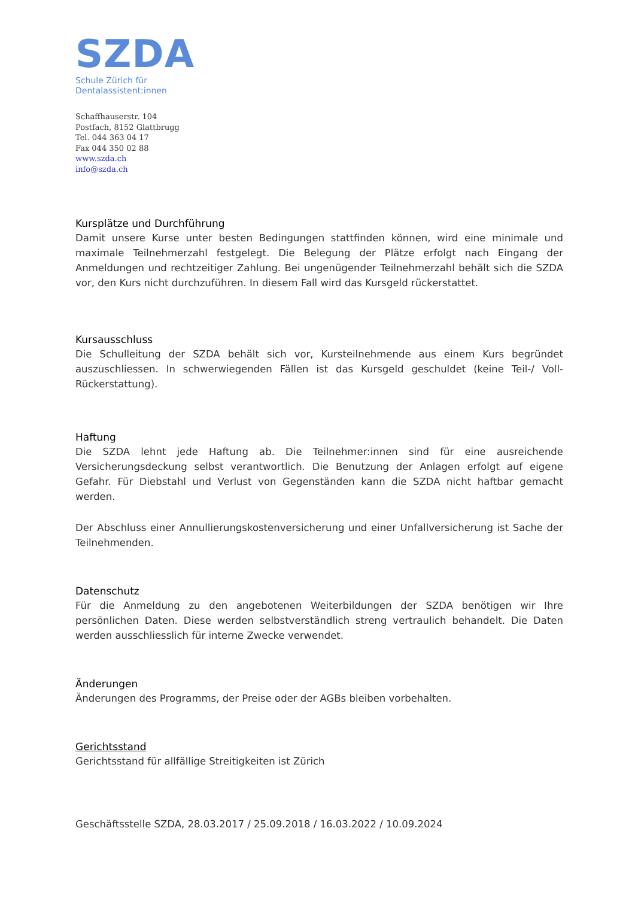SZDA
Schule Zürich für
Dentalassistent:innen
Schaffhauserstr. 104
Postfach, 8152 Glattbrugg
Tel. 044 363 04 17
Fax 044 350 02 88
www.szda.ch
info@szda.ch
Kursplätze und Durchführung
Damit unsere Kurse unter besten Bedingungen stattfinden können, wird eine minimale und maximale Teilnehmerzahl festgelegt. Die Belegung der Plätze erfolgt nach Eingang der Anmeldungen und rechtzeitiger Zahlung. Bei ungenügender Teilnehmerzahl behält sich die SZDA vor, den Kurs nicht durchzuführen. In diesem Fall wird das Kursgeld rückerstattet.
Kursausschluss
Die Schulleitung der SZDA behält sich vor, Kursteilnehmende aus einem Kurs begründet auszuschliessen. In schwerwiegenden Fällen ist das Kursgeld geschuldet (keine Teil-/ Voll-Rückerstattung).
Haftung
Die SZDA lehnt jede Haftung ab. Die Teilnehmer:innen sind für eine ausreichende Versicherungsdeckung selbst verantwortlich. Die Benutzung der Anlagen erfolgt auf eigene Gefahr. Für Diebstahl und Verlust von Gegenständen kann die SZDA nicht haftbar gemacht werden.
Der Abschluss einer Annullierungskostenversicherung und einer Unfallversicherung ist Sache der Teilnehmenden.
Datenschutz
Für die Anmeldung zu den angebotenen Weiterbildungen der SZDA benötigen wir Ihre persönlichen Daten. Diese werden selbstverständlich streng vertraulich behandelt. Die Daten werden ausschliesslich für interne Zwecke verwendet.
Änderungen
Änderungen des Programms, der Preise oder der AGBs bleiben vorbehalten.
Gerichtsstand
Gerichtsstand für allfällige Streitigkeiten ist Zürich
Geschäftsstelle SZDA, 28.03.2017 / 25.09.2018 / 16.03.2022 / 10.09.2024